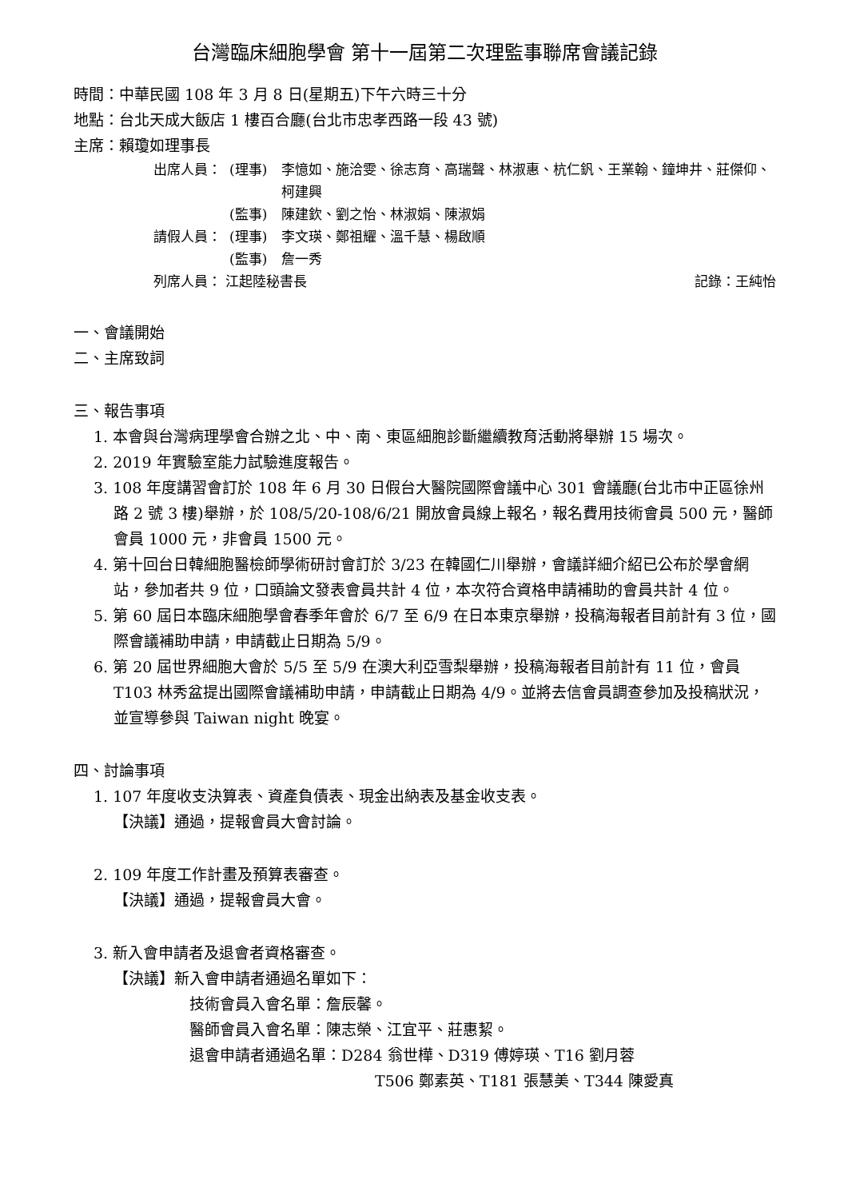台灣臨床細胞學會 第十一屆第二次理監事聯席會議記錄
時間：中華民國 108 年 3 月 8 日(星期五)下午六時三十分
地點：台北天成大飯店 1 樓百合廳(台北市忠孝西路一段 43 號)
主席：賴瓊如理事長
出席人員： (理事) 李憶如、施洽雯、徐志育、高瑞聲、林淑惠、杭仁釩、王業翰、鐘坤井、莊傑仰、柯建興
(監事) 陳建欽、劉之怡、林淑娟、陳淑娟
請假人員： (理事) 李文瑛、鄭祖耀、溫千慧、楊啟順
(監事) 詹一秀
列席人員： 江起陸秘書長 記錄：王純怡
一、會議開始
二、主席致詞
三、報告事項
1. 本會與台灣病理學會合辦之北、中、南、東區細胞診斷繼續教育活動將舉辦 15 場次。
2. 2019 年實驗室能力試驗進度報告。
3. 108 年度講習會訂於 108 年 6 月 30 日假台大醫院國際會議中心 301 會議廳(台北市中正區徐州路 2 號 3 樓)舉辦，於 108/5/20-108/6/21 開放會員線上報名，報名費用技術會員 500 元，醫師會員 1000 元，非會員 1500 元。
4. 第十回台日韓細胞醫檢師學術研討會訂於 3/23 在韓國仁川舉辦，會議詳細介紹已公布於學會網站，參加者共 9 位，口頭論文發表會員共計 4 位，本次符合資格申請補助的會員共計 4 位。
5. 第 60 屆日本臨床細胞學會春季年會於 6/7 至 6/9 在日本東京舉辦，投稿海報者目前計有 3 位，國際會議補助申請，申請截止日期為 5/9。
6. 第 20 屆世界細胞大會於 5/5 至 5/9 在澳大利亞雪梨舉辦，投稿海報者目前計有 11 位，會員 T103 林秀盆提出國際會議補助申請，申請截止日期為 4/9。並將去信會員調查參加及投稿狀況，並宣導參與 Taiwan night 晚宴。
四、討論事項
1. 107 年度收支決算表、資產負債表、現金出納表及基金收支表。
【決議】通過，提報會員大會討論。
2. 109 年度工作計畫及預算表審查。
【決議】通過，提報會員大會。
3. 新入會申請者及退會者資格審查。
【決議】新入會申請者通過名單如下：
技術會員入會名單：詹辰馨。
醫師會員入會名單：陳志榮、江宜平、莊惠絜。
退會申請者通過名單：D284 翁世樺、D319 傅婷瑛、T16 劉月蓉
T506 鄭素英、T181 張慧美、T344 陳愛真